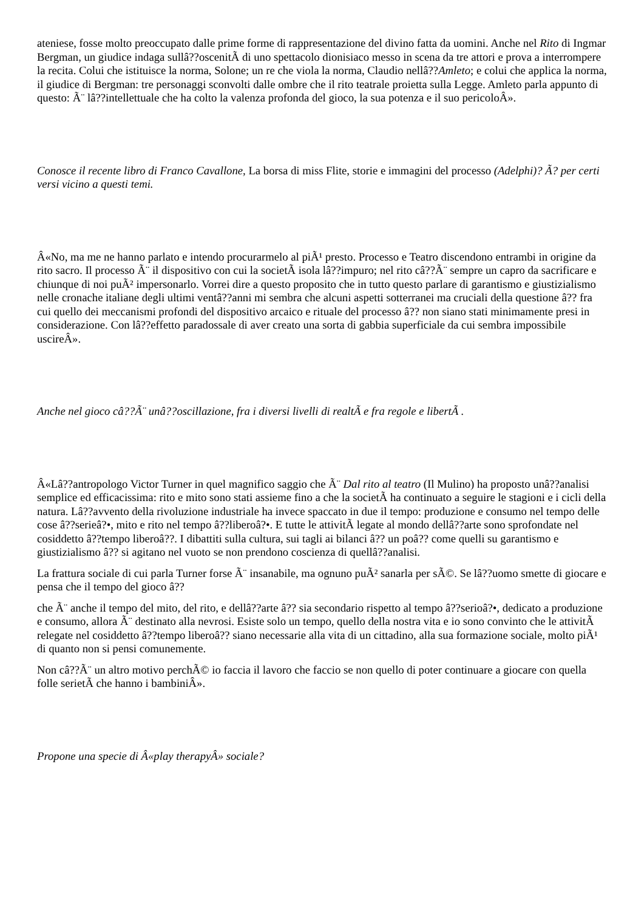ateniese, fosse molto preoccupato dalle prime forme di rappresentazione del divino fatta da uomini. Anche nel Rito di Ingmar Bergman, un giudice indaga sullâ??oscenitÃ di uno spettacolo dionisiaco messo in scena da tre attori e prova a interrompere la recita. Colui che istituisce la norma, Solone; un re che viola la norma, Claudio nellâ??Amleto; e colui che applica la norma, il giudice di Bergman: tre personaggi sconvolti dalle ombre che il rito teatrale proietta sulla Legge. Amleto parla appunto di questo: Ã¨ lâ??intellettuale che ha colto la valenza profonda del gioco, la sua potenza e il suo pericoloÂ».
Conosce il recente libro di Franco Cavallone, La borsa di miss Flite, storie e immagini del processo (Adelphi)? Ã? per certi versi vicino a questi temi.
Â«No, ma me ne hanno parlato e intendo procurarmelo al piÃ¹ presto. Processo e Teatro discendono entrambi in origine da rito sacro. Il processo Ã¨ il dispositivo con cui la societÃ isola lâ??impuro; nel rito câ??Ã¨ sempre un capro da sacrificare e chiunque di noi puÃ² impersonarlo. Vorrei dire a questo proposito che in tutto questo parlare di garantismo e giustizialismo nelle cronache italiane degli ultimi ventâ??anni mi sembra che alcuni aspetti sotterranei ma cruciali della questione â?? fra cui quello dei meccanismi profondi del dispositivo arcaico e rituale del processo â?? non siano stati minimamente presi in considerazione. Con lâ??effetto paradossale di aver creato una sorta di gabbia superficiale da cui sembra impossibile uscireÂ».
Anche nel gioco câ??Ã¨ unâ??oscillazione, fra i diversi livelli di realtÃ e fra regole e libertÃ .
Â«Lâ??antropologo Victor Turner in quel magnifico saggio che Ã¨ Dal rito al teatro (Il Mulino) ha proposto unâ??analisi semplice ed efficacissima: rito e mito sono stati assieme fino a che la societÃ ha continuato a seguire le stagioni e i cicli della natura. Lâ??avvento della rivoluzione industriale ha invece spaccato in due il tempo: produzione e consumo nel tempo delle cose â??serieâ?•, mito e rito nel tempo â??liberoâ?•. E tutte le attivitÃ legate al mondo dellâ??arte sono sprofondate nel cosiddetto â??tempo liberoâ??. I dibattiti sulla cultura, sui tagli ai bilanci â?? un poâ?? come quelli su garantismo e giustizialismo â?? si agitano nel vuoto se non prendono coscienza di quellâ??analisi.
La frattura sociale di cui parla Turner forse Ã¨ insanabile, ma ognuno puÃ² sanarla per sÃ©. Se lâ??uomo smette di giocare e pensa che il tempo del gioco â??
che Ã¨ anche il tempo del mito, del rito, e dellâ??arte â?? sia secondario rispetto al tempo â??serioâ?•, dedicato a produzione e consumo, allora Ã¨ destinato alla nevrosi. Esiste solo un tempo, quello della nostra vita e io sono convinto che le attivitÃ relegate nel cosiddetto â??tempo liberoâ?? siano necessarie alla vita di un cittadino, alla sua formazione sociale, molto piÃ¹ di quanto non si pensi comunemente.
Non câ??Ã¨ un altro motivo perchÃ© io faccia il lavoro che faccio se non quello di poter continuare a giocare con quella folle serietÃ che hanno i bambiniÂ».
Propone una specie di Â«play therapyÂ» sociale?